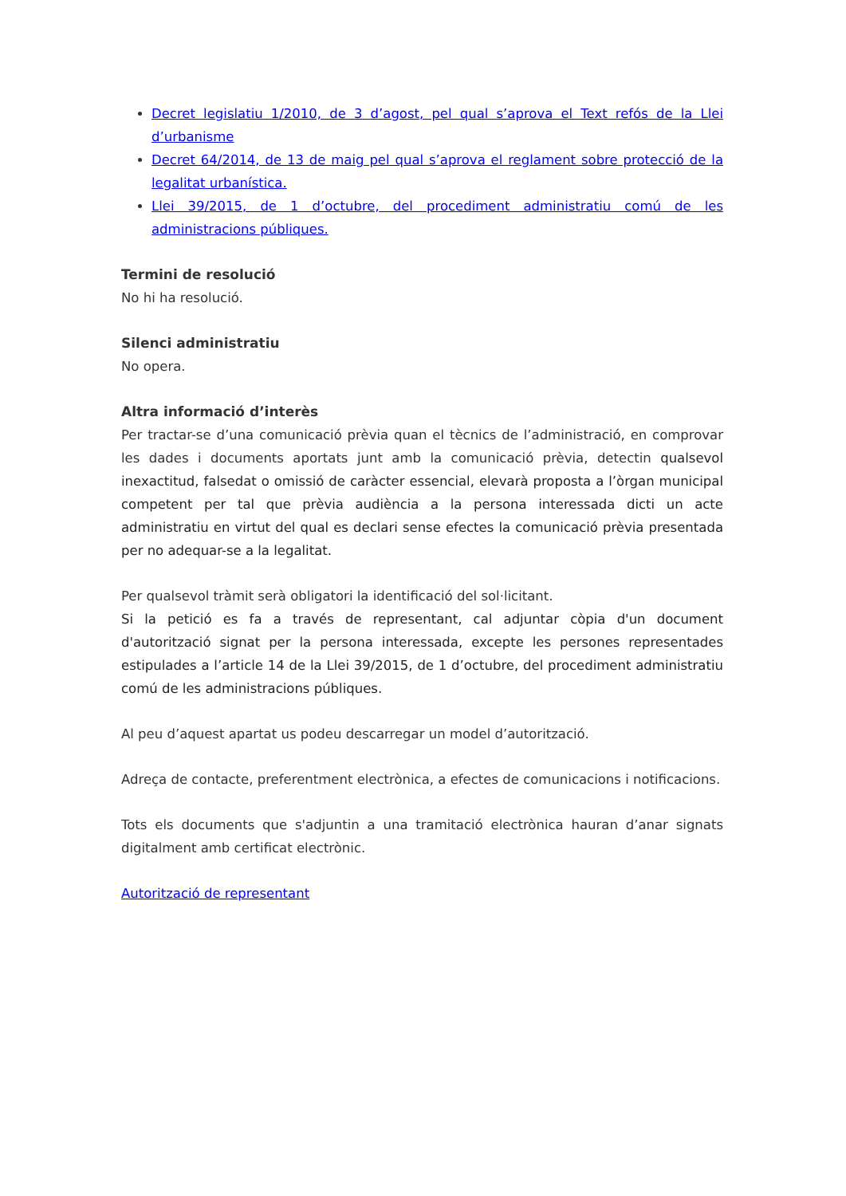Decret legislatiu 1/2010, de 3 d’agost, pel qual s’aprova el Text refós de la Llei d’urbanisme
Decret 64/2014, de 13 de maig pel qual s’aprova el reglament sobre protecció de la legalitat urbanística.
Llei 39/2015, de 1 d’octubre, del procediment administratiu comú de les administracions públiques.
Termini de resolució
No hi ha resolució.
Silenci administratiu
No opera.
Altra informació d’interès
Per tractar-se d’una comunicació prèvia quan el tècnics de l’administració, en comprovar les dades i documents aportats junt amb la comunicació prèvia, detectin qualsevol inexactitud, falsedat o omissió de caràcter essencial, elevarà proposta a l’òrgan municipal competent per tal que prèvia audiència a la persona interessada dicti un acte administratiu en virtut del qual es declari sense efectes la comunicació prèvia presentada per no adequar-se a la legalitat.
Per qualsevol tràmit serà obligatori la identificació del sol·licitant.
Si la petició es fa a través de representant, cal adjuntar còpia d'un document d'autorització signat per la persona interessada, excepte les persones representades estipulades a l’article 14 de la Llei 39/2015, de 1 d’octubre, del procediment administratiu comú de les administracions públiques.
Al peu d’aquest apartat us podeu descarregar un model d’autorització.
Adreça de contacte, preferentment electrònica, a efectes de comunicacions i notificacions.
Tots els documents que s'adjuntin a una tramitació electrònica hauran d’anar signats digitalment amb certificat electrònic.
Autorització de representant